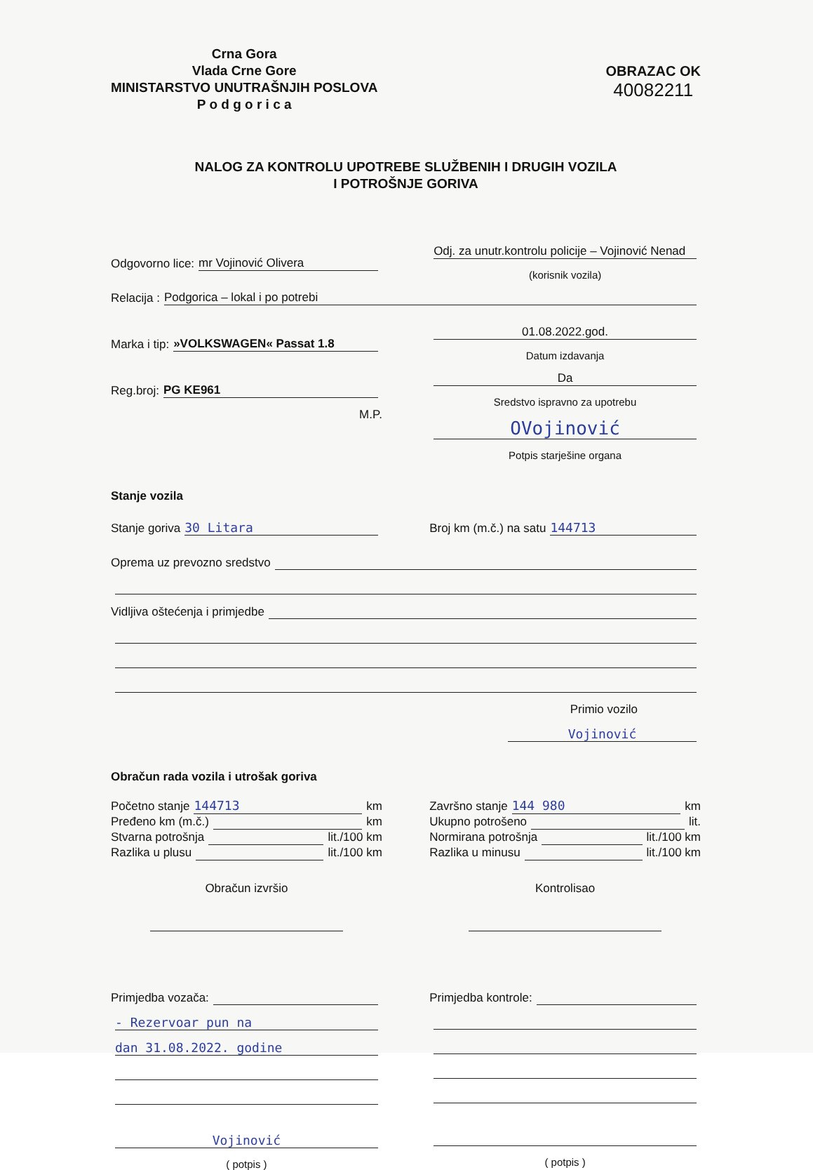Crna Gora
Vlada Crne Gore
MINISTARSTVO UNUTRAŠNJIH POSLOVA
P o d g o r i c a
OBRAZAC OK
40082211
NALOG ZA KONTROLU UPOTREBE SLUŽBENIH I DRUGIH VOZILA
I POTROŠNJE GORIVA
Odgovorno lice: mr Vojinović Olivera
Odj. za unutr.kontrolu policije – Vojinović Nenad
(korisnik vozila)
Relacija : Podgorica – lokal i po potrebi
Marka i tip: »VOLKSWAGEN« Passat 1.8
01.08.2022.god.
Datum izdavanja
Reg.broj: PG KE961 Da
Sredstvo ispravno za upotrebu
M.P.
OVojinović
Potpis starješine organa
Stanje vozila
Stanje goriva 30 Litara Broj km (m.č.) na satu 144713
Oprema uz prevozno sredstvo
Vidljiva oštećenja i primjedbe
Primio vozilo
Vojinović
Obračun rada vozila i utrošak goriva
Početno stanje 144713 km
Pređeno km (m.č.) km
Stvarna potrošnja lit./100 km
Razlika u plusu lit./100 km
Završno stanje 144 980 km
Ukupno potrošeno lit.
Normirana potrošnja lit./100 km
Razlika u minusu lit./100 km
Obračun izvršio Kontrolisao
Primjedba vozača:
- Rezervoar pun na
dan 31.08.2022. godine
Vojinović
( potpis )
Primjedba kontrole:
( potpis )